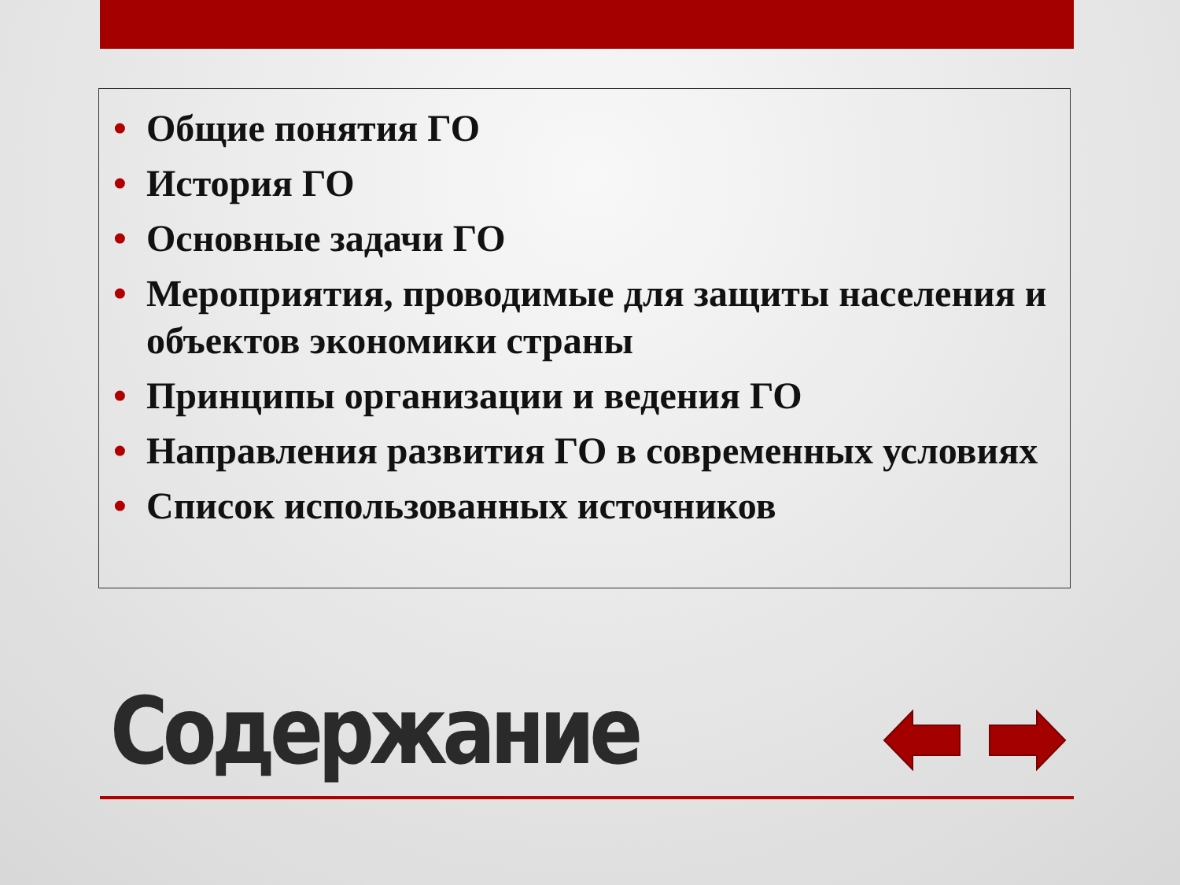• Общие понятия ГО
• История ГО
• Основные задачи ГО
• Мероприятия, проводимые для защиты населения и объектов экономики страны
• Принципы организации и ведения ГО
• Направления развития ГО в современных условиях
• Список использованных источников
Содержание